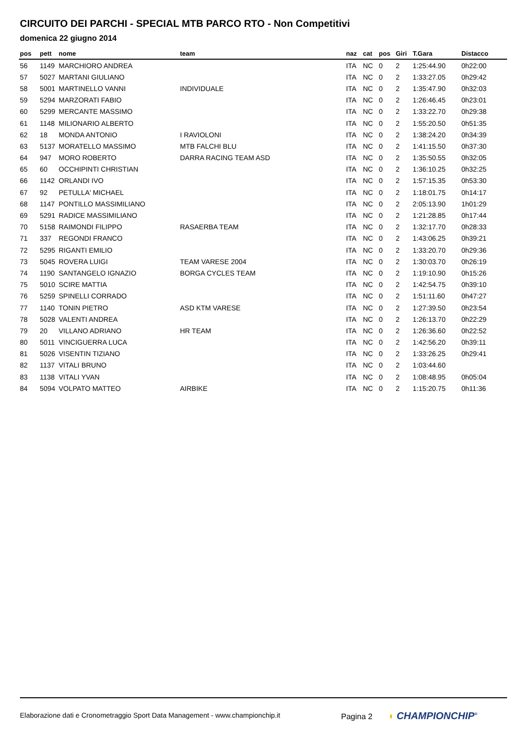CIRCUITO DEI PARCHI - SPECIAL MTB PARCO RTO - Non Competitivi
domenica 22 giugno 2014
| pos | pett | nome | team | naz | cat | pos | Giri | T.Gara | Distacco |
| --- | --- | --- | --- | --- | --- | --- | --- | --- | --- |
| 56 | 1149 | MARCHIORO ANDREA | | ITA | NC | 0 | 2 | 1:25:44.90 | 0h22:00 |
| 57 | 5027 | MARTANI GIULIANO | | ITA | NC | 0 | 2 | 1:33:27.05 | 0h29:42 |
| 58 | 5001 | MARTINELLO VANNI | INDIVIDUALE | ITA | NC | 0 | 2 | 1:35:47.90 | 0h32:03 |
| 59 | 5294 | MARZORATI FABIO | | ITA | NC | 0 | 2 | 1:26:46.45 | 0h23:01 |
| 60 | 5299 | MERCANTE MASSIMO | | ITA | NC | 0 | 2 | 1:33:22.70 | 0h29:38 |
| 61 | 1148 | MILIONARIO ALBERTO | | ITA | NC | 0 | 2 | 1:55:20.50 | 0h51:35 |
| 62 | 18 | MONDA ANTONIO | I RAVIOLONI | ITA | NC | 0 | 2 | 1:38:24.20 | 0h34:39 |
| 63 | 5137 | MORATELLO MASSIMO | MTB FALCHI BLU | ITA | NC | 0 | 2 | 1:41:15.50 | 0h37:30 |
| 64 | 947 | MORO ROBERTO | DARRA RACING TEAM ASD | ITA | NC | 0 | 2 | 1:35:50.55 | 0h32:05 |
| 65 | 60 | OCCHIPINTI CHRISTIAN | | ITA | NC | 0 | 2 | 1:36:10.25 | 0h32:25 |
| 66 | 1142 | ORLANDI IVO | | ITA | NC | 0 | 2 | 1:57:15.35 | 0h53:30 |
| 67 | 92 | PETULLA' MICHAEL | | ITA | NC | 0 | 2 | 1:18:01.75 | 0h14:17 |
| 68 | 1147 | PONTILLO MASSIMILIANO | | ITA | NC | 0 | 2 | 2:05:13.90 | 1h01:29 |
| 69 | 5291 | RADICE MASSIMILIANO | | ITA | NC | 0 | 2 | 1:21:28.85 | 0h17:44 |
| 70 | 5158 | RAIMONDI FILIPPO | RASAERBA TEAM | ITA | NC | 0 | 2 | 1:32:17.70 | 0h28:33 |
| 71 | 337 | REGONDI FRANCO | | ITA | NC | 0 | 2 | 1:43:06.25 | 0h39:21 |
| 72 | 5295 | RIGANTI EMILIO | | ITA | NC | 0 | 2 | 1:33:20.70 | 0h29:36 |
| 73 | 5045 | ROVERA LUIGI | TEAM VARESE 2004 | ITA | NC | 0 | 2 | 1:30:03.70 | 0h26:19 |
| 74 | 1190 | SANTANGELO IGNAZIO | BORGA CYCLES TEAM | ITA | NC | 0 | 2 | 1:19:10.90 | 0h15:26 |
| 75 | 5010 | SCIRE MATTIA | | ITA | NC | 0 | 2 | 1:42:54.75 | 0h39:10 |
| 76 | 5259 | SPINELLI CORRADO | | ITA | NC | 0 | 2 | 1:51:11.60 | 0h47:27 |
| 77 | 1140 | TONIN PIETRO | ASD KTM VARESE | ITA | NC | 0 | 2 | 1:27:39.50 | 0h23:54 |
| 78 | 5028 | VALENTI ANDREA | | ITA | NC | 0 | 2 | 1:26:13.70 | 0h22:29 |
| 79 | 20 | VILLANO ADRIANO | HR TEAM | ITA | NC | 0 | 2 | 1:26:36.60 | 0h22:52 |
| 80 | 5011 | VINCIGUERRA LUCA | | ITA | NC | 0 | 2 | 1:42:56.20 | 0h39:11 |
| 81 | 5026 | VISENTIN TIZIANO | | ITA | NC | 0 | 2 | 1:33:26.25 | 0h29:41 |
| 82 | 1137 | VITALI BRUNO | | ITA | NC | 0 | 2 | 1:03:44.60 | |
| 83 | 1138 | VITALI YVAN | | ITA | NC | 0 | 2 | 1:08:48.95 | 0h05:04 |
| 84 | 5094 | VOLPATO MATTEO | AIRBIKE | ITA | NC | 0 | 2 | 1:15:20.75 | 0h11:36 |
Elaborazione dati e Cronometraggio Sport Data Management - www.championchip.it
Pagina 2 ◖ CHAMPIONCHIP<sup>®</sup>